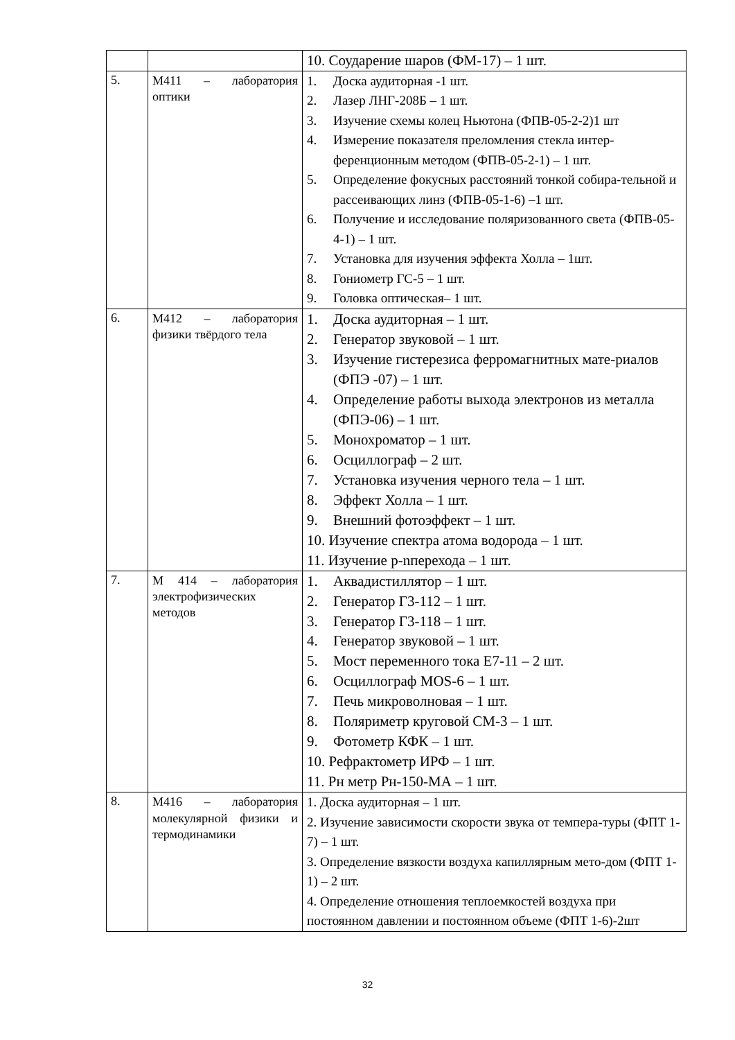| | | 10. Соударение шаров (ФМ-17) – 1 шт. |
| 5. | М411 – лаборатория оптики | 1. Доска аудиторная -1 шт. 2. Лазер ЛНГ-208Б – 1 шт. 3. Изучение схемы колец Ньютона (ФПВ-05-2-2)1 шт 4. Измерение показателя преломления стекла интер-ференционным методом (ФПВ-05-2-1) – 1 шт. 5. Определение фокусных расстояний тонкой собира-тельной и рассеивающих линз (ФПВ-05-1-6) –1 шт. 6. Получение и исследование поляризованного света (ФПВ-05-4-1) – 1 шт. 7. Установка для изучения эффекта Холла – 1шт. 8. Гониометр ГС-5 – 1 шт. 9. Головка оптическая– 1 шт. |
| 6. | М412 – лаборатория физики твёрдого тела | 1. Доска аудиторная – 1 шт. 2. Генератор звуковой – 1 шт. 3. Изучение гистерезиса ферромагнитных мате-риалов (ФПЭ -07) – 1 шт. 4. Определение работы выхода электронов из металла (ФПЭ-06) – 1 шт. 5. Монохроматор – 1 шт. 6. Осциллограф – 2 шт. 7. Установка изучения черного тела – 1 шт. 8. Эффект Холла – 1 шт. 9. Внешний фотоэффект – 1 шт. 10. Изучение спектра атома водорода – 1 шт. 11. Изучение p-nперехода – 1 шт. |
| 7. | М 414 – лаборатория электрофизических методов | 1. Аквадистиллятор – 1 шт. 2. Генератор Г3-112 – 1 шт. 3. Генератор Г3-118 – 1 шт. 4. Генератор звуковой – 1 шт. 5. Мост переменного тока Е7-11 – 2 шт. 6. Осциллограф MOS-6 – 1 шт. 7. Печь микроволновая – 1 шт. 8. Поляриметр круговой СМ-3 – 1 шт. 9. Фотометр КФК – 1 шт. 10. Рефрактометр ИРФ – 1 шт. 11. Рн метр Рн-150-МА – 1 шт. |
| 8. | М416 – лаборатория молекулярной физики и термодинамики | 1. Доска аудиторная – 1 шт. 2. Изучение зависимости скорости звука от темпера-туры (ФПТ 1-7) – 1 шт. 3. Определение вязкости воздуха капиллярным мето-дом (ФПТ 1-1) – 2 шт. 4. Определение отношения теплоемкостей воздуха при постоянном давлении и постоянном объеме (ФПТ 1-6)-2шт |
32